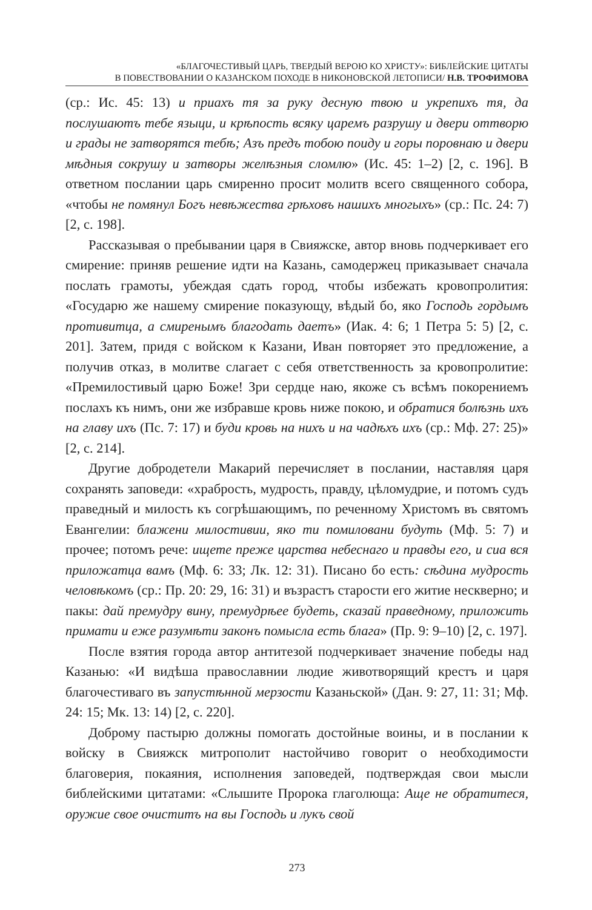«БЛАГОЧЕСТИВЫЙ ЦАРЬ, ТВЕРДЫЙ ВЕРОЮ КО ХРИСТУ»: БИБЛЕЙСКИЕ ЦИТАТЫ
В ПОВЕСТВОВАНИИ О КАЗАНСКОМ ПОХОДЕ В НИКОНОВСКОЙ ЛЕТОПИСИ/ Н.В. ТРОФИМОВА
(ср.: Ис. 45: 13) и приахъ тя за руку десную твою и укрепихъ тя, да послушаютъ тебе языци, и крѣпость всяку царемъ разрушу и двери оттворю и грады не затворятся тебѣ; Азъ предъ тобою поиду и горы поровнаю и двери мѣдныя сокрушу и затворы желѣзныя сломлю» (Ис. 45: 1–2) [2, с. 196]. В ответном послании царь смиренно просит молитв всего священного собора, «чтобы не помянул Богъ невѣжества грѣховъ нашихъ многыхъ» (ср.: Пс. 24: 7) [2, с. 198].
Рассказывая о пребывании царя в Свияжске, автор вновь подчеркивает его смирение: приняв решение идти на Казань, самодержец приказывает сначала послать грамоты, убеждая сдать город, чтобы избежать кровопролития: «Государю же нашему смирение показующу, вѣдый бо, яко Господь гордымъ противитца, а смиренымъ благодать даетъ» (Иак. 4: 6; 1 Петра 5: 5) [2, с. 201]. Затем, придя с войском к Казани, Иван повторяет это предложение, а получив отказ, в молитве слагает с себя ответственность за кровопролитие: «Премилостивый царю Боже! Зри сердце наю, якоже съ всѣмъ покорениемъ послахъ къ нимъ, они же избравше кровь ниже покою, и обратися болѣзнь ихъ на главу ихъ (Пс. 7: 17) и буди кровь на нихъ и на чадѣхъ ихъ (ср.: Мф. 27: 25)» [2, с. 214].
Другие добродетели Макарий перечисляет в послании, наставляя царя сохранять заповеди: «храбрость, мудрость, правду, цѣломудрие, и потомъ судъ праведный и милость къ согрѣшающимъ, по реченному Христомъ въ святомъ Евангелии: блажени милостивии, яко ти помиловани будуть (Мф. 5: 7) и прочее; потомъ рече: ищете преже царства небеснаго и правды его, и сиа вся приложатца вамъ (Мф. 6: 33; Лк. 12: 31). Писано бо есть: сѣдина мудрость человѣкомъ (ср.: Пр. 20: 29, 16: 31) и възрастъ старости его житие нескверно; и пакы: дай премудру вину, премудрѣее будеть, сказай праведному, приложить примати и еже разумѣти законъ помысла есть блага» (Пр. 9: 9–10) [2, с. 197].
После взятия города автор антитезой подчеркивает значение победы над Казанью: «И видѣша православнии людие животворящий крестъ и царя благочестиваго въ запустѣнной мерзости Казаньской» (Дан. 9: 27, 11: 31; Мф. 24: 15; Мк. 13: 14) [2, с. 220].
Доброму пастырю должны помогать достойные воины, и в послании к войску в Свияжск митрополит настойчиво говорит о необходимости благоверия, покаяния, исполнения заповедей, подтверждая свои мысли библейскими цитатами: «Слышите Пророка глаголюща: Аще не обратитеся, оружие свое очиститъ на вы Господь и лукъ свой
273